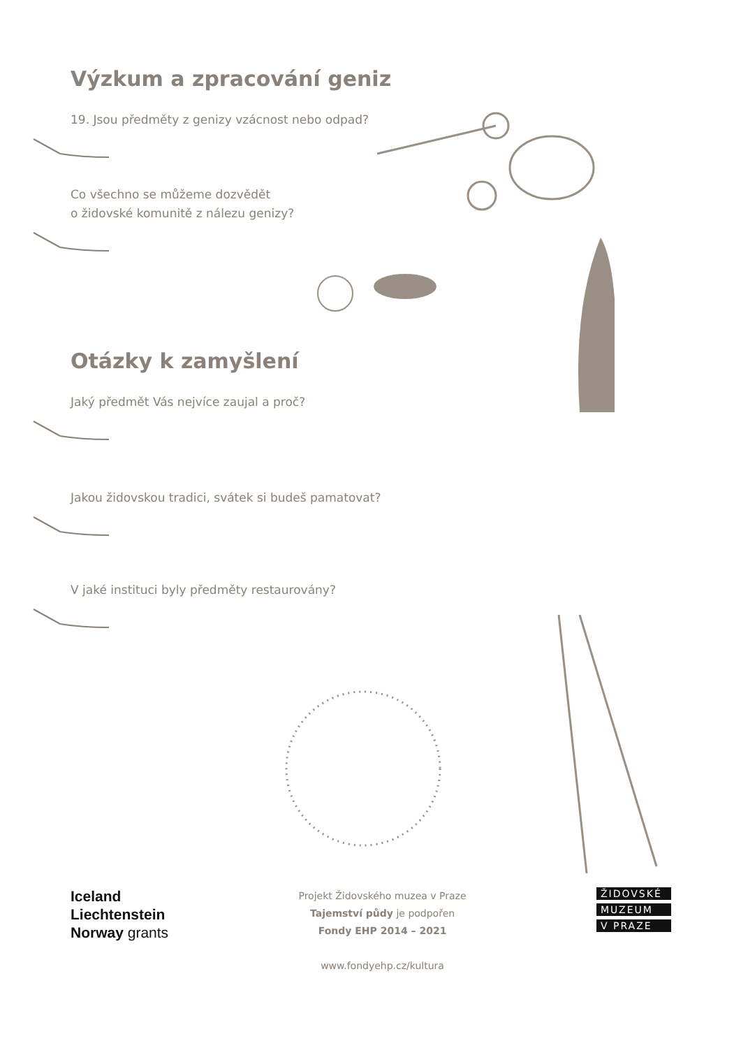Výzkum a zpracování geniz
19. Jsou předměty z genizy vzácnost nebo odpad?
Co všechno se můžeme dozvědět
o židovské komunitě z nálezu genizy?
Otázky k zamyšlení
Jaký předmět Vás nejvíce zaujal a proč?
Jakou židovskou tradici, svátek si budeš pamatovat?
V jaké instituci byly předměty restaurovány?
Iceland
Liechtenstein
Norway grants
Projekt Židovského muzea v Praze
Tajemství půdy je podpořen
Fondy EHP 2014 – 2021
www.fondyehp.cz/kultura
ŽIDOVSKÉ
MUZEUM
V PRAZE